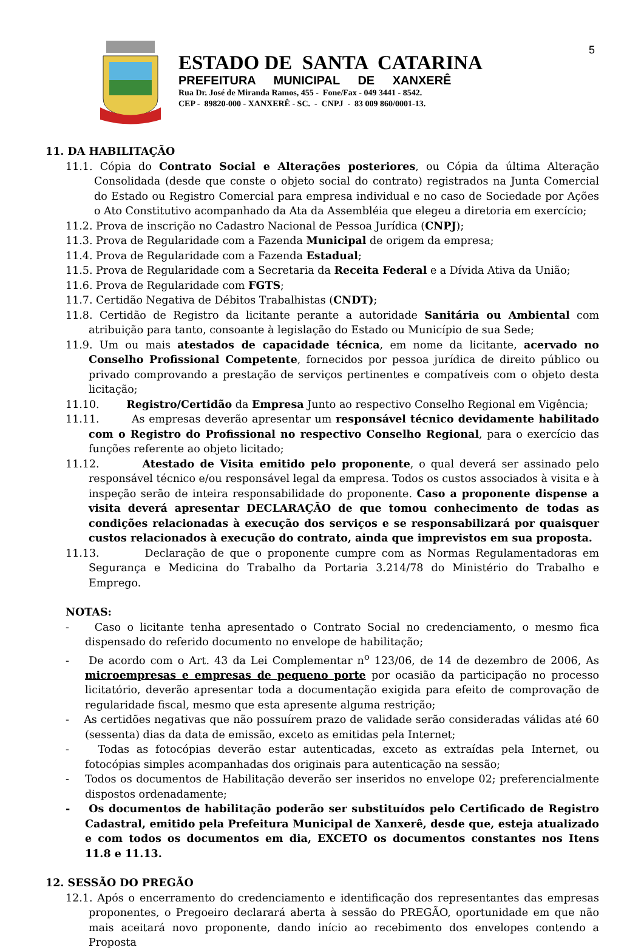5
ESTADO DE SANTA CATARINA
PREFEITURA MUNICIPAL DE XANXERÊ
Rua Dr. José de Miranda Ramos, 455 - Fone/Fax - 049 3441 - 8542.
CEP - 89820-000 - XANXERÊ - SC. - CNPJ - 83 009 860/0001-13.
11. DA HABILITAÇÃO
11.1. Cópia do Contrato Social e Alterações posteriores, ou Cópia da última Alteração Consolidada (desde que conste o objeto social do contrato) registrados na Junta Comercial do Estado ou Registro Comercial para empresa individual e no caso de Sociedade por Ações o Ato Constitutivo acompanhado da Ata da Assembléia que elegeu a diretoria em exercício;
11.2. Prova de inscrição no Cadastro Nacional de Pessoa Jurídica (CNPJ);
11.3. Prova de Regularidade com a Fazenda Municipal de origem da empresa;
11.4. Prova de Regularidade com a Fazenda Estadual;
11.5. Prova de Regularidade com a Secretaria da Receita Federal e a Dívida Ativa da União;
11.6. Prova de Regularidade com FGTS;
11.7. Certidão Negativa de Débitos Trabalhistas (CNDT);
11.8. Certidão de Registro da licitante perante a autoridade Sanitária ou Ambiental com atribuição para tanto, consoante à legislação do Estado ou Município de sua Sede;
11.9. Um ou mais atestados de capacidade técnica, em nome da licitante, acervado no Conselho Profissional Competente, fornecidos por pessoa jurídica de direito público ou privado comprovando a prestação de serviços pertinentes e compatíveis com o objeto desta licitação;
11.10. Registro/Certidão da Empresa Junto ao respectivo Conselho Regional em Vigência;
11.11. As empresas deverão apresentar um responsável técnico devidamente habilitado com o Registro do Profissional no respectivo Conselho Regional, para o exercício das funções referente ao objeto licitado;
11.12. Atestado de Visita emitido pelo proponente, o qual deverá ser assinado pelo responsável técnico e/ou responsável legal da empresa. Todos os custos associados à visita e à inspeção serão de inteira responsabilidade do proponente. Caso a proponente dispense a visita deverá apresentar DECLARAÇÃO de que tomou conhecimento de todas as condições relacionadas à execução dos serviços e se responsabilizará por quaisquer custos relacionados à execução do contrato, ainda que imprevistos em sua proposta.
11.13. Declaração de que o proponente cumpre com as Normas Regulamentadoras em Segurança e Medicina do Trabalho da Portaria 3.214/78 do Ministério do Trabalho e Emprego.
NOTAS:
- Caso o licitante tenha apresentado o Contrato Social no credenciamento, o mesmo fica dispensado do referido documento no envelope de habilitação;
- De acordo com o Art. 43 da Lei Complementar n<sup>o</sup> 123/06, de 14 de dezembro de 2006, As microempresas e empresas de pequeno porte por ocasião da participação no processo licitatório, deverão apresentar toda a documentação exigida para efeito de comprovação de regularidade fiscal, mesmo que esta apresente alguma restrição;
- As certidões negativas que não possuírem prazo de validade serão consideradas válidas até 60 (sessenta) dias da data de emissão, exceto as emitidas pela Internet;
- Todas as fotocópias deverão estar autenticadas, exceto as extraídas pela Internet, ou fotocópias simples acompanhadas dos originais para autenticação na sessão;
- Todos os documentos de Habilitação deverão ser inseridos no envelope 02; preferencialmente dispostos ordenadamente;
- Os documentos de habilitação poderão ser substituídos pelo Certificado de Registro Cadastral, emitido pela Prefeitura Municipal de Xanxerê, desde que, esteja atualizado e com todos os documentos em dia, EXCETO os documentos constantes nos Itens 11.8 e 11.13.
12. SESSÃO DO PREGÃO
12.1. Após o encerramento do credenciamento e identificação dos representantes das empresas proponentes, o Pregoeiro declarará aberta à sessão do PREGÃO, oportunidade em que não mais aceitará novo proponente, dando início ao recebimento dos envelopes contendo a Proposta